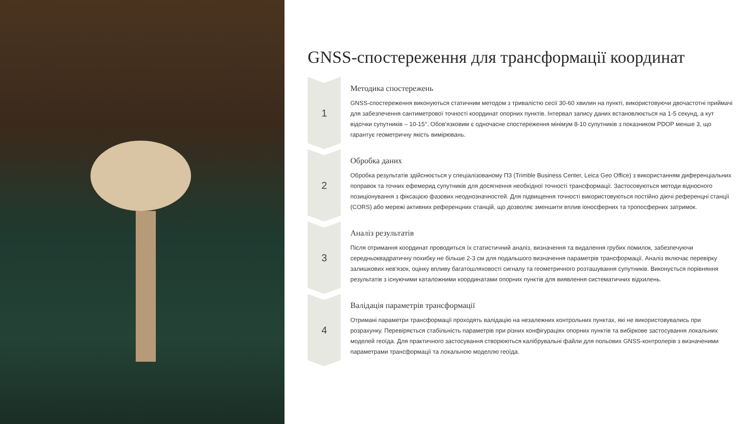GNSS-спостереження для трансформації координат
1
Методика спостережень
GNSS-спостереження виконуються статичним методом з тривалістю сесії 30-60 хвилин на пункті, використовуючи двочастотні приймачі для забезпечення сантиметрової точності координат опорних пунктів. Інтервал запису даних встановлюється на 1-5 секунд, а кут відсічки супутників – 10-15°. Обов'язковим є одночасне спостереження мінімум 8-10 супутників з показником PDOP менше 3, що гарантує геометричну якість вимірювань.
2
Обробка даних
Обробка результатів здійснюється у спеціалізованому ПЗ (Trimble Business Center, Leica Geo Office) з використанням диференціальних поправок та точних ефемерид супутників для досягнення необхідної точності трансформації. Застосовуються методи відносного позиціонування з фіксацією фазових неоднозначностей. Для підвищення точності використовуються постійно діючі референцні станції (CORS) або мережі активних референцних станцій, що дозволяє зменшити вплив іоносферних та тропосферних затримок.
3
Аналіз результатів
Після отримання координат проводиться їх статистичний аналіз, визначення та видалення грубих помилок, забезпечуючи середньоквадратичну похибку не більше 2-3 см для подальшого визначення параметрів трансформації. Аналіз включає перевірку залишкових нев'язок, оцінку впливу багатошляховості сигналу та геометричного розташування супутників. Виконується порівняння результатів з існуючими каталожними координатами опорних пунктів для виявлення систематичних відхилень.
4
Валідація параметрів трансформації
Отримані параметри трансформації проходять валідацію на незалежних контрольних пунктах, які не використовувались при розрахунку. Перевіряється стабільність параметрів при різних конфігураціях опорних пунктів та вибіркове застосування локальних моделей геоїда. Для практичного застосування створюються калібрувальні файли для польових GNSS-контролерів з визначеними параметрами трансформації та локальною моделлю геоїда.